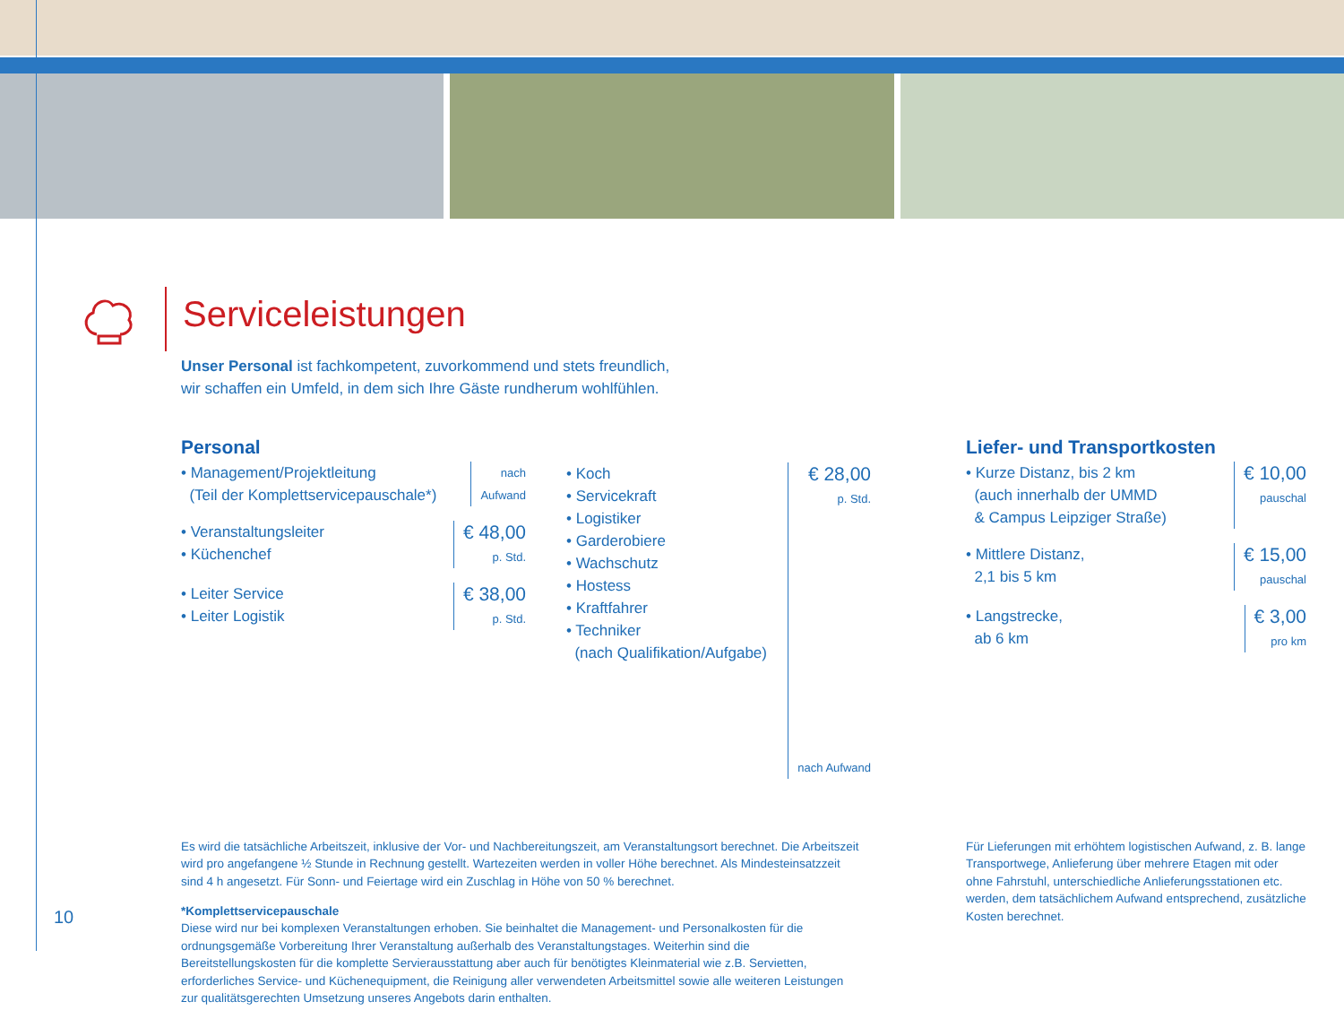Serviceleistungen
Unser Personal ist fachkompetent, zuvorkommend und stets freundlich,
wir schaffen ein Umfeld, in dem sich Ihre Gäste rundherum wohlfühlen.
Personal
• Management/Projektleitung
(Teil der Komplettservicepauschale*)
nach
Aufwand
• Veranstaltungsleiter
• Küchenchef
€ 48,00
p. Std.
• Leiter Service
• Leiter Logistik
€ 38,00
p. Std.
• Koch
• Servicekraft
• Logistiker
• Garderobiere
• Wachschutz
• Hostess
• Kraftfahrer
• Techniker
(nach Qualifikation/Aufgabe)
€ 28,00
p. Std.
nach Aufwand
Liefer- und Transportkosten
• Kurze Distanz, bis 2 km
(auch innerhalb der UMMD
& Campus Leipziger Straße)
€ 10,00
pauschal
• Mittlere Distanz,
2,1 bis 5 km
€ 15,00
pauschal
• Langstrecke,
ab 6 km
€ 3,00
pro km
Es wird die tatsächliche Arbeitszeit, inklusive der Vor- und Nachbereitungszeit, am Veranstaltungsort berechnet. Die Arbeitszeit wird pro angefangene ½ Stunde in Rechnung gestellt. Wartezeiten werden in voller Höhe berechnet. Als Mindesteinsatzzeit sind 4 h angesetzt. Für Sonn- und Feiertage wird ein Zuschlag in Höhe von 50 % berechnet.
*Komplettservicepauschale
Diese wird nur bei komplexen Veranstaltungen erhoben. Sie beinhaltet die Management- und Personalkosten für die ordnungsgemäße Vorbereitung Ihrer Veranstaltung außerhalb des Veranstaltungstages. Weiterhin sind die Bereitstellungskosten für die komplette Servierausstattung aber auch für benötigtes Kleinmaterial wie z.B. Servietten, erforderliches Service- und Küchenequipment, die Reinigung aller verwendeten Arbeitsmittel sowie alle weiteren Leistungen zur qualitätsgerechten Umsetzung unseres Angebots darin enthalten.
Für Lieferungen mit erhöhtem logistischen Aufwand, z. B. lange Transportwege, Anlieferung über mehrere Etagen mit oder ohne Fahrstuhl, unterschiedliche Anlieferungsstationen etc. werden, dem tatsächlichem Aufwand entsprechend, zusätzliche Kosten berechnet.
10